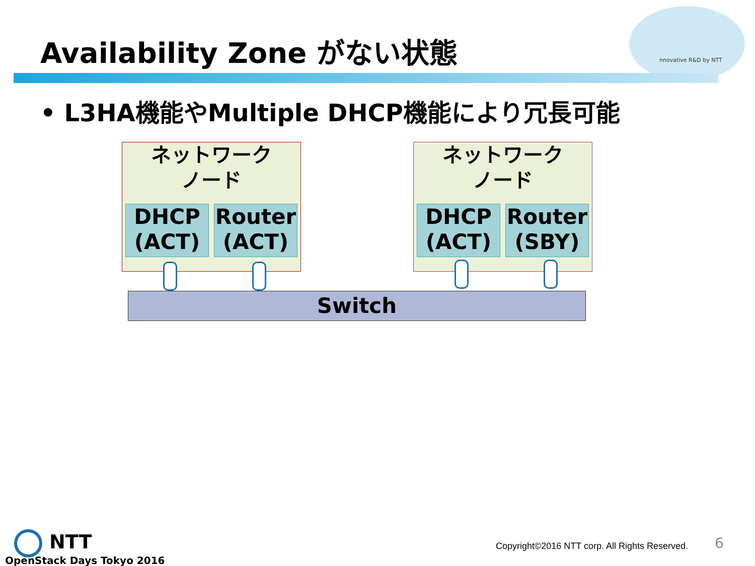Availability Zone がない状態 nnovative R&D by NTT
• L3HA機能やMultiple DHCP機能により冗長可能
ネットワーク
ノード
DHCP
(ACT)
Router
(ACT)
ネットワーク
ノード
DHCP
(ACT)
Router
(SBY)
Switch
NTT
OpenStack Days Tokyo 2016
Copyright©2016 NTT corp. All Rights Reserved.
6